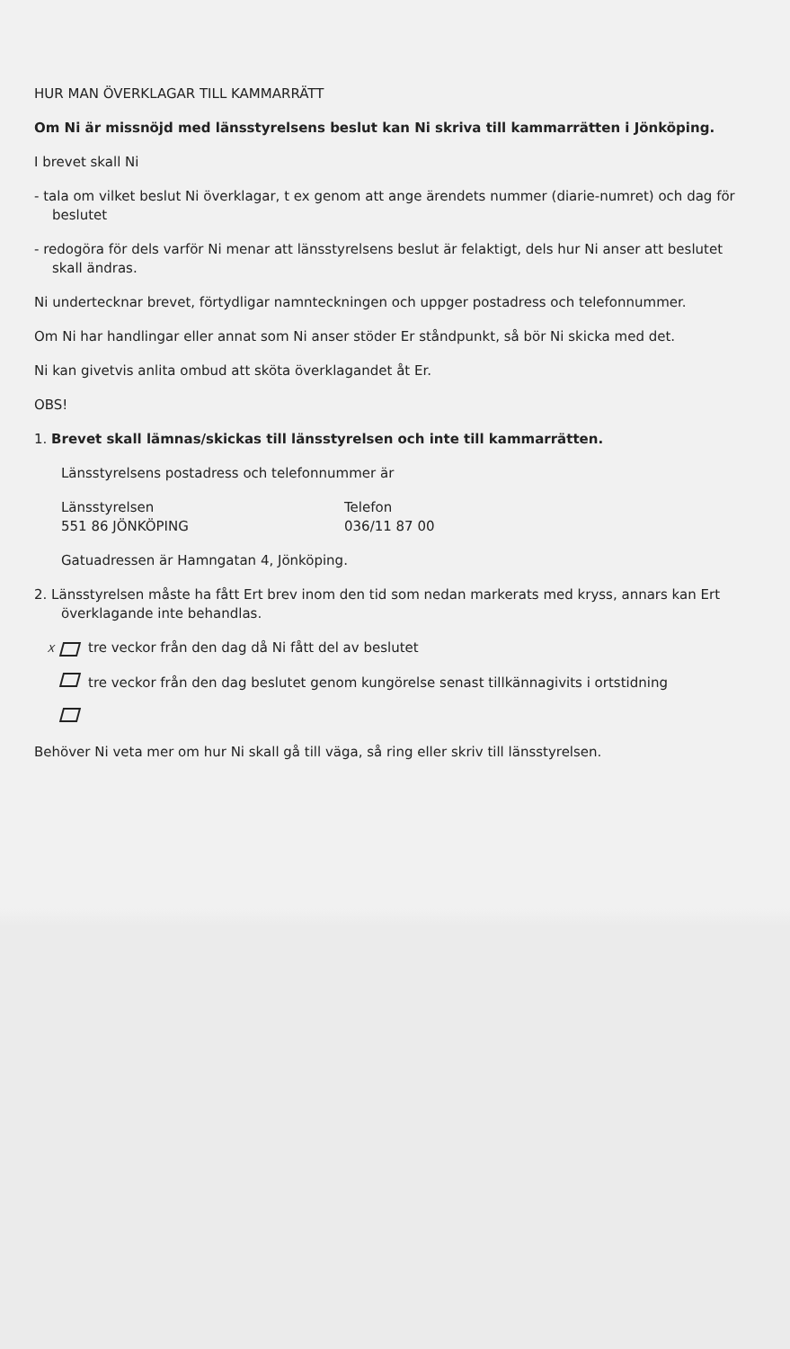HUR MAN ÖVERKLAGAR TILL KAMMARRÄTT
Om Ni är missnöjd med länsstyrelsens beslut kan Ni skriva till kammarrätten i Jönköping.
I brevet skall Ni
- tala om vilket beslut Ni överklagar, t ex genom att ange ärendets nummer (diarie-numret) och dag för beslutet
- redogöra för dels varför Ni menar att länsstyrelsens beslut är felaktigt, dels hur Ni anser att beslutet skall ändras.
Ni undertecknar brevet, förtydligar namnteckningen och uppger postadress och telefonnummer.
Om Ni har handlingar eller annat som Ni anser stöder Er ståndpunkt, så bör Ni skicka med det.
Ni kan givetvis anlita ombud att sköta överklagandet åt Er.
OBS!
1. Brevet skall lämnas/skickas till länsstyrelsen och inte till kammarrätten.
Länsstyrelsens postadress och telefonnummer är
Länsstyrelsen
551 86 JÖNKÖPING
Telefon
036/11 87 00
Gatuadressen är Hamngatan 4, Jönköping.
2. Länsstyrelsen måste ha fått Ert brev inom den tid som nedan markerats med kryss, annars kan Ert överklagande inte behandlas.
Xtre veckor från den dag då Ni fått del av beslutet
tre veckor från den dag beslutet genom kungörelse senast tillkännagivits i ortstidning
Behöver Ni veta mer om hur Ni skall gå till väga, så ring eller skriv till länsstyrelsen.